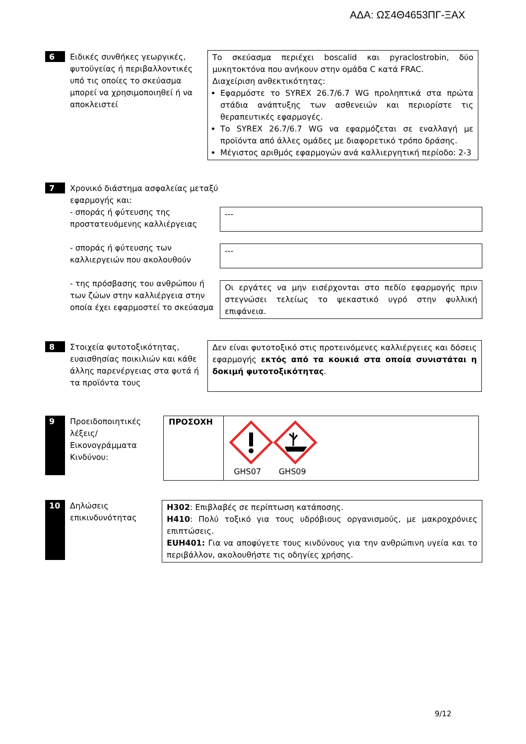ΑΔΑ: ΩΣ4Θ4653ΠΓ-ΞΑΧ
6
Ειδικές συνθήκες γεωργικές, φυτοϋγείας ή περιβαλλοντικές υπό τις οποίες το σκεύασμα μπορεί να χρησιμοποιηθεί ή να αποκλειστεί
Το σκεύασμα περιέχει boscalid και pyraclostrobin, δύο μυκητοκτόνα που ανήκουν στην ομάδα C κατά FRAC.
Διαχείριση ανθεκτικότητας:
Εφαρμόστε το SYREX 26.7/6.7 WG προληπτικά στα πρώτα στάδια ανάπτυξης των ασθενειών και περιορίστε τις θεραπευτικές εφαρμογές.
Το SYREX 26.7/6.7 WG να εφαρμόζεται σε εναλλαγή με προϊόντα από άλλες ομάδες με διαφορετικό τρόπο δράσης.
Μέγιστος αριθμός εφαρμογών ανά καλλιεργητική περίοδο: 2-3
7
Χρονικό διάστημα ασφαλείας μεταξύ εφαρμογής και:
- σποράς ή φύτευσης της προστατευόμενης καλλιέργειας
- σποράς ή φύτευσης των καλλιεργειών που ακολουθούν
- της πρόσβασης του ανθρώπου ή των ζώων στην καλλιέργεια στην οποία έχει εφαρμοστεί το σκεύασμα
---
---
Οι εργάτες να μην εισέρχονται στο πεδίο εφαρμογής πριν στεγνώσει τελείως το ψεκαστικό υγρό στην φυλλική επιφάνεια.
8
Στοιχεία φυτοτοξικότητας, ευαισθησίας ποικιλιών και κάθε άλλης παρενέργειας στα φυτά ή τα προϊόντα τους
Δεν είναι φυτοτοξικό στις προτεινόμενες καλλιέργειες και δόσεις εφαρμογής εκτός από τα κουκιά στα οποία συνιστάται η δοκιμή φυτοτοξικότητας.
9
Προειδοποιητικές λέξεις/ Εικονογράμματα Κινδύνου:
| ΠΡΟΣΟΧΗ | GHS07 GHS09 |
10
Δηλώσεις επικινδυνότητας
H302: Επιβλαβές σε περίπτωση κατάποσης.
H410: Πολύ τοξικό για τους υδρόβιους οργανισμούς, με μακροχρόνιες επιπτώσεις.
EUH401: Για να αποφύγετε τους κινδύνους για την ανθρώπινη υγεία και το περιβάλλον, ακολουθήστε τις οδηγίες χρήσης.
9/12